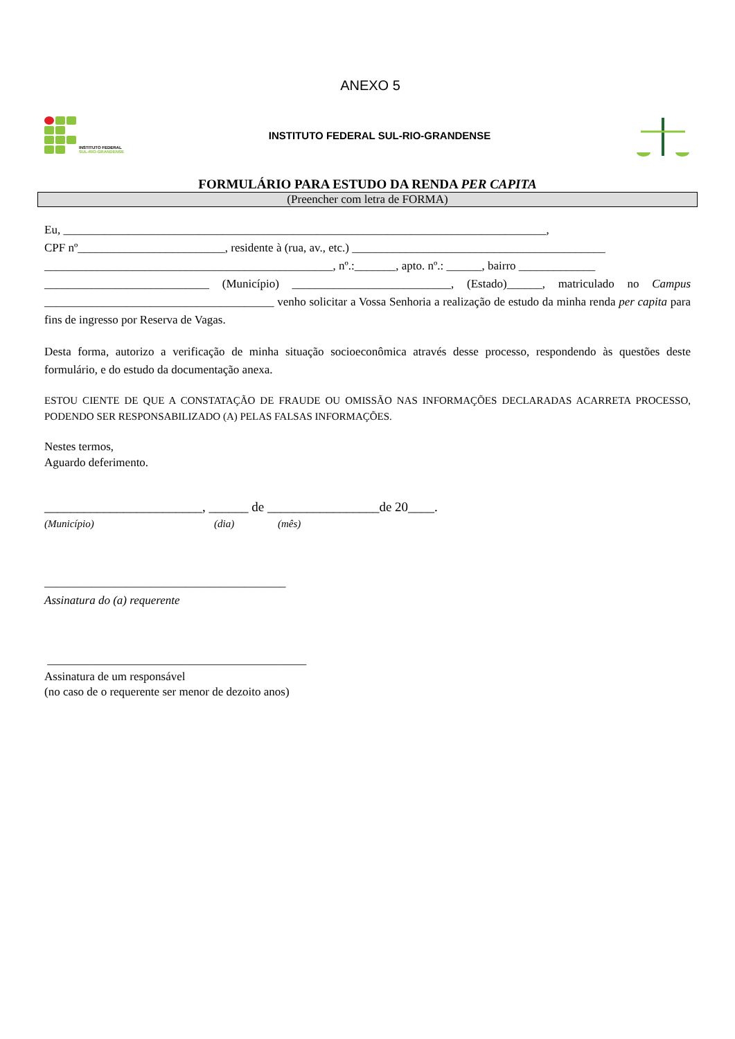ANEXO 5
INSTITUTO FEDERAL
SUL-RIO-GRANDENSE
INSTITUTO FEDERAL SUL-RIO-GRANDENSE
FORMULÁRIO PARA ESTUDO DA RENDA PER CAPITA
(Preencher com letra de FORMA)
Eu, __________________________________________________________________________________,
CPF nº_________________________, residente à (rua, av., etc.) ___________________________________________
_________________________________________________, nº.:_______, apto. nº.: ______, bairro _____________
____________________________ (Município) ___________________________, (Estado)______, matriculado no Campus _______________________________________ venho solicitar a Vossa Senhoria a realização de estudo da minha renda per capita para fins de ingresso por Reserva de Vagas.
Desta forma, autorizo a verificação de minha situação socioeconômica através desse processo, respondendo às questões deste formulário, e do estudo da documentação anexa.
ESTOU CIENTE DE QUE A CONSTATAÇÃO DE FRAUDE OU OMISSÃO NAS INFORMAÇÕES DECLARADAS ACARRETA PROCESSO, PODENDO SER RESPONSABILIZADO (A) PELAS FALSAS INFORMAÇÕES.
Nestes termos,
Aguardo deferimento.
________________________, ______ de _________________de 20____.
(Município) (dia) (mês)
_________________________________________
Assinatura do (a) requerente
____________________________________________
Assinatura de um responsável
(no caso de o requerente ser menor de dezoito anos)